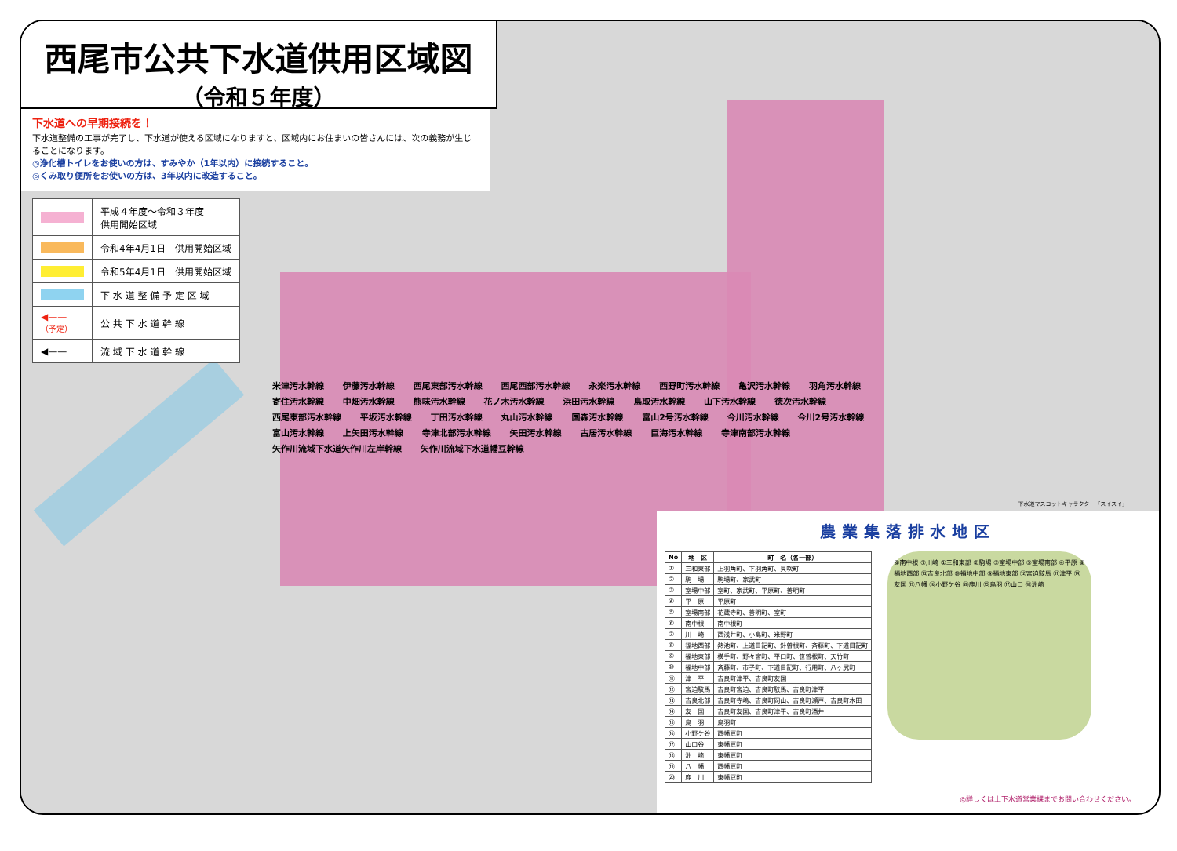西尾市公共下水道供用区域図
（令和５年度）
下水道への早期接続を！
下水道整備の工事が完了し、下水道が使える区域になりますと、区域内にお住まいの皆さんには、次の義務が生じることになります。
◎浄化槽トイレをお使いの方は、すみやか（1年以内）に接続すること。
◎くみ取り便所をお使いの方は、3年以内に改造すること。
| | 平成４年度～令和３年度 供用開始区域 |
| | 令和4年4月1日 供用開始区域 |
| | 令和5年4月1日 供用開始区域 |
| | 下 水 道 整 備 予 定 区 域 |
| ◀—— （予定） | 公 共 下 水 道 幹 線 |
| ◀—— | 流 域 下 水 道 幹 線 |
米津汚水幹線 伊藤汚水幹線 西尾東部汚水幹線 西尾西部汚水幹線 永楽汚水幹線 西野町汚水幹線 亀沢汚水幹線 羽角汚水幹線 寄住汚水幹線 中畑汚水幹線 熊味汚水幹線 花ノ木汚水幹線 浜田汚水幹線 鳥取汚水幹線 山下汚水幹線 徳次汚水幹線 西尾東部汚水幹線 平坂汚水幹線 丁田汚水幹線 丸山汚水幹線 国森汚水幹線 富山2号汚水幹線 今川汚水幹線 今川2号汚水幹線 富山汚水幹線 上矢田汚水幹線 寺津北部汚水幹線 矢田汚水幹線 古居汚水幹線 巨海汚水幹線 寺津南部汚水幹線 矢作川流域下水道矢作川左岸幹線 矢作川流域下水道幡豆幹線
下水道マスコットキャラクター「スイスイ」
農業集落排水地区
| No | 地 区 | 町 名（各一部） |
| --- | --- | --- |
| ① | 三和東部 | 上羽角町、下羽角町、貝吹町 |
| ② | 駒 場 | 駒場町、家武町 |
| ③ | 室場中部 | 室町、家武町、平原町、善明町 |
| ④ | 平 原 | 平原町 |
| ⑤ | 室場南部 | 花蔵寺町、善明町、室町 |
| ⑥ | 南中根 | 南中根町 |
| ⑦ | 川 崎 | 西浅井町、小島町、米野町 |
| ⑧ | 福地西部 | 熱池町、上道目記町、針曽根町、斉藤町、下道目記町 |
| ⑨ | 福地東部 | 横手町、野々宮町、平口町、笹曽根町、天竹町 |
| ⑩ | 福地中部 | 斉藤町、市子町、下道目記町、行用町、八ヶ尻町 |
| ⑪ | 津 平 | 吉良町津平、吉良町友国 |
| ⑫ | 宮迫駮馬 | 吉良町宮迫、吉良町駮馬、吉良町津平 |
| ⑬ | 吉良北部 | 吉良町寺嶋、吉良町岡山、吉良町瀬戸、吉良町木田 |
| ⑭ | 友 国 | 吉良町友国、吉良町津平、吉良町酒井 |
| ⑮ | 鳥 羽 | 鳥羽町 |
| ⑯ | 小野ケ谷 | 西幡豆町 |
| ⑰ | 山口谷 | 東幡豆町 |
| ⑱ | 洲 崎 | 東幡豆町 |
| ⑲ | 八 幡 | 西幡豆町 |
| ⑳ | 鹿 川 | 東幡豆町 |
⑥南中根 ⑦川崎 ①三和東部 ②駒場 ③室場中部 ⑤室場南部 ④平原 ⑧福地西部 ⑬吉良北部 ⑩福地中部 ⑨福地東部 ⑫宮迫駮馬 ⑪津平 ⑭友国 ⑲八幡 ⑯小野ケ谷 ⑳鹿川 ⑮鳥羽 ⑰山口 ⑱洲崎
◎詳しくは上下水道営業課までお問い合わせください。